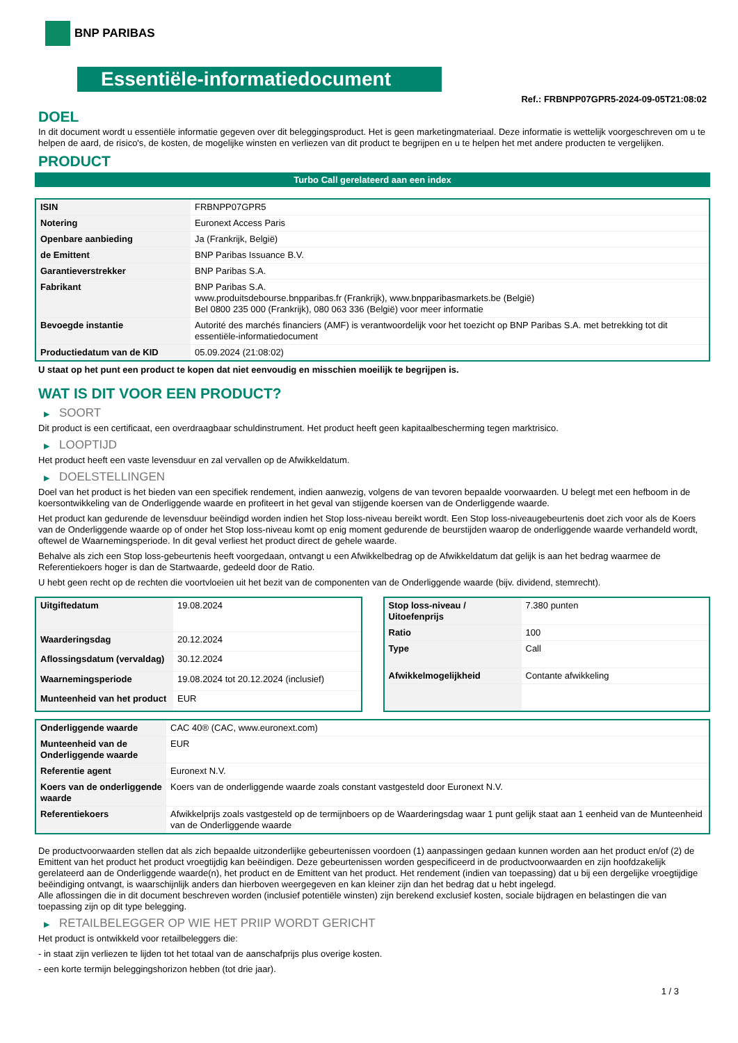BNP PARIBAS
Essentiële-informatiedocument
Ref.: FRBNPP07GPR5-2024-09-05T21:08:02
DOEL
In dit document wordt u essentiële informatie gegeven over dit beleggingsproduct. Het is geen marketingmateriaal. Deze informatie is wettelijk voorgeschreven om u te helpen de aard, de risico's, de kosten, de mogelijke winsten en verliezen van dit product te begrijpen en u te helpen het met andere producten te vergelijken.
PRODUCT
Turbo Call gerelateerd aan een index
| ISIN | FRBNPP07GPR5 |
| Notering | Euronext Access Paris |
| Openbare aanbieding | Ja (Frankrijk, België) |
| de Emittent | BNP Paribas Issuance B.V. |
| Garantieverstrekker | BNP Paribas S.A. |
| Fabrikant | BNP Paribas S.A. www.produitsdebourse.bnpparibas.fr (Frankrijk), www.bnpparibasmarkets.be (België) Bel 0800 235 000 (Frankrijk), 080 063 336 (België) voor meer informatie |
| Bevoegde instantie | Autorité des marchés financiers (AMF) is verantwoordelijk voor het toezicht op BNP Paribas S.A. met betrekking tot dit essentiële-informatiedocument |
| Productiedatum van de KID | 05.09.2024 (21:08:02) |
U staat op het punt een product te kopen dat niet eenvoudig en misschien moeilijk te begrijpen is.
WAT IS DIT VOOR EEN PRODUCT?
▶ SOORT
Dit product is een certificaat, een overdraagbaar schuldinstrument. Het product heeft geen kapitaalbescherming tegen marktrisico.
▶ LOOPTIJD
Het product heeft een vaste levensduur en zal vervallen op de Afwikkeldatum.
▶ DOELSTELLINGEN
Doel van het product is het bieden van een specifiek rendement, indien aanwezig, volgens de van tevoren bepaalde voorwaarden. U belegt met een hefboom in de koersontwikkeling van de Onderliggende waarde en profiteert in het geval van stijgende koersen van de Onderliggende waarde.
Het product kan gedurende de levensduur beëindigd worden indien het Stop loss-niveau bereikt wordt. Een Stop loss-niveaugebeurtenis doet zich voor als de Koers van de Onderliggende waarde op of onder het Stop loss-niveau komt op enig moment gedurende de beurstijden waarop de onderliggende waarde verhandeld wordt, oftewel de Waarnemingsperiode. In dit geval verliest het product direct de gehele waarde.
Behalve als zich een Stop loss-gebeurtenis heeft voorgedaan, ontvangt u een Afwikkelbedrag op de Afwikkeldatum dat gelijk is aan het bedrag waarmee de Referentiekoers hoger is dan de Startwaarde, gedeeld door de Ratio.
U hebt geen recht op de rechten die voortvloeien uit het bezit van de componenten van de Onderliggende waarde (bijv. dividend, stemrecht).
| Uitgiftedatum | 19.08.2024 |
| Waarderingsdag | 20.12.2024 |
| Aflossingsdatum (vervaldag) | 30.12.2024 |
| Waarnemingsperiode | 19.08.2024 tot 20.12.2024 (inclusief) |
| Munteenheid van het product | EUR |
| Stop loss-niveau / Uitoefenprijs | 7.380 punten |
| Ratio | 100 |
| Type | Call |
| Afwikkelmogelijkheid | Contante afwikkeling |
| Onderliggende waarde | CAC 40® (CAC, www.euronext.com) |
| Munteenheid van de Onderliggende waarde | EUR |
| Referentie agent | Euronext N.V. |
| Koers van de onderliggende waarde | Koers van de onderliggende waarde zoals constant vastgesteld door Euronext N.V. |
| Referentiekoers | Afwikkelprijs zoals vastgesteld op de termijnboers op de Waarderingsdag waar 1 punt gelijk staat aan 1 eenheid van de Munteenheid van de Onderliggende waarde |
De productvoorwaarden stellen dat als zich bepaalde uitzonderlijke gebeurtenissen voordoen (1) aanpassingen gedaan kunnen worden aan het product en/of (2) de Emittent van het product het product vroegtijdig kan beëindigen. Deze gebeurtenissen worden gespecificeerd in de productvoorwaarden en zijn hoofdzakelijk gerelateerd aan de Onderliggende waarde(n), het product en de Emittent van het product. Het rendement (indien van toepassing) dat u bij een dergelijke vroegtijdige beëindiging ontvangt, is waarschijnlijk anders dan hierboven weergegeven en kan kleiner zijn dan het bedrag dat u hebt ingelegd.
Alle aflossingen die in dit document beschreven worden (inclusief potentiële winsten) zijn berekend exclusief kosten, sociale bijdragen en belastingen die van toepassing zijn op dit type belegging.
▶ RETAILBELEGGER OP WIE HET PRIIP WORDT GERICHT
Het product is ontwikkeld voor retailbeleggers die:
- in staat zijn verliezen te lijden tot het totaal van de aanschafprijs plus overige kosten.
- een korte termijn beleggingshorizon hebben (tot drie jaar).
1 / 3